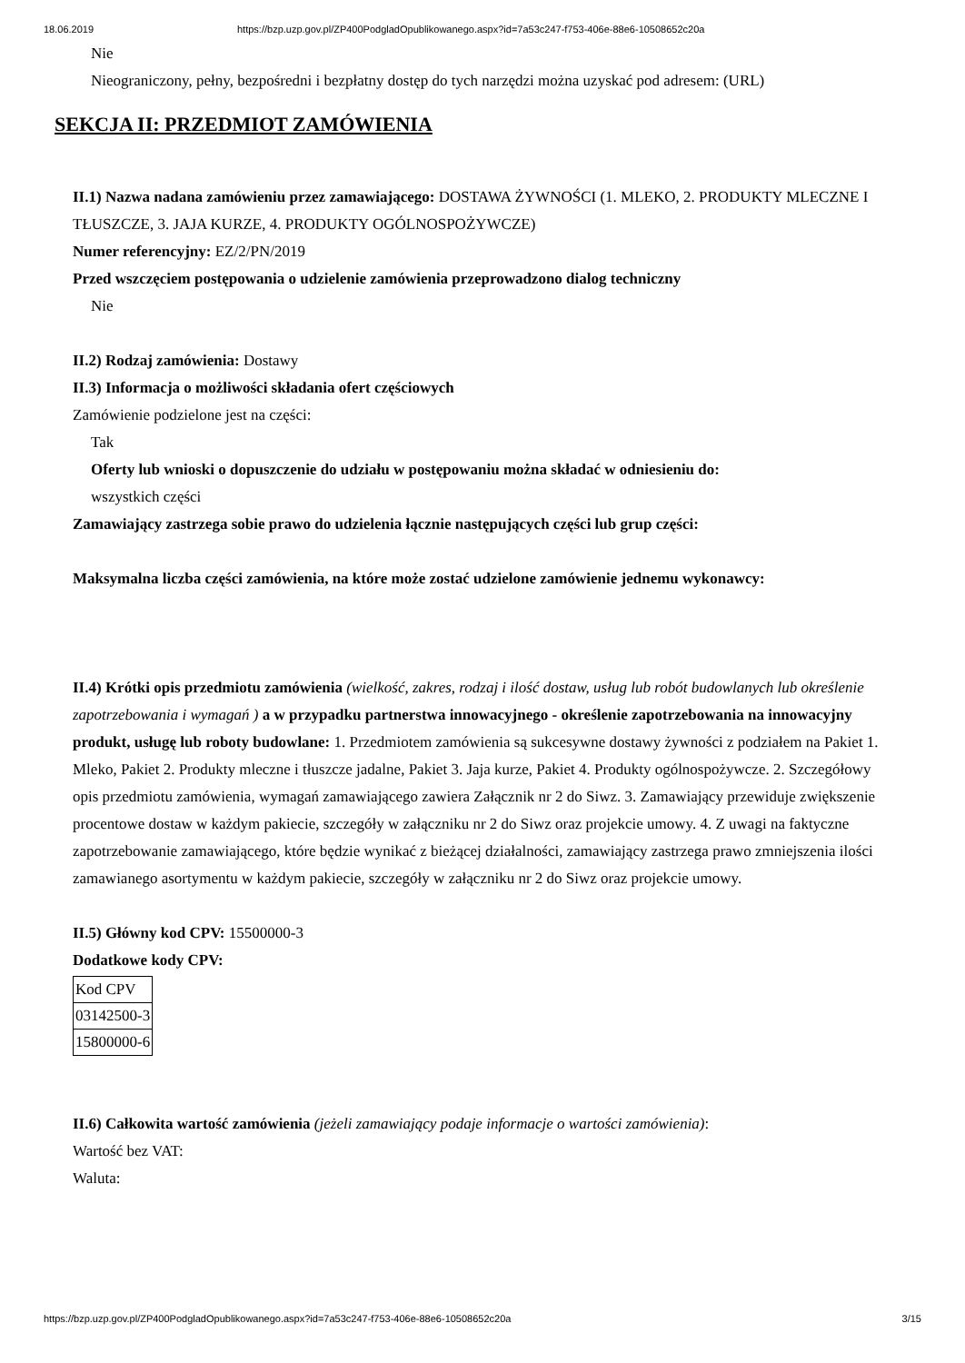18.06.2019 https://bzp.uzp.gov.pl/ZP400PodgladOpublikowanego.aspx?id=7a53c247-f753-406e-88e6-10508652c20a
Nie
Nieograniczony, pełny, bezpośredni i bezpłatny dostęp do tych narzędzi można uzyskać pod adresem: (URL)
SEKCJA II: PRZEDMIOT ZAMÓWIENIA
II.1) Nazwa nadana zamówieniu przez zamawiającego: DOSTAWA ŻYWNOŚCI (1. MLEKO, 2. PRODUKTY MLECZNE I TŁUSZCZE, 3. JAJA KURZE, 4. PRODUKTY OGÓLNOSPOŻYWCZE)
Numer referencyjny: EZ/2/PN/2019
Przed wszczęciem postępowania o udzielenie zamówienia przeprowadzono dialog techniczny
Nie
II.2) Rodzaj zamówienia: Dostawy
II.3) Informacja o możliwości składania ofert częściowych
Zamówienie podzielone jest na części:
Tak
Oferty lub wnioski o dopuszczenie do udziału w postępowaniu można składać w odniesieniu do:
wszystkich części
Zamawiający zastrzega sobie prawo do udzielenia łącznie następujących części lub grup części:
Maksymalna liczba części zamówienia, na które może zostać udzielone zamówienie jednemu wykonawcy:
II.4) Krótki opis przedmiotu zamówienia (wielkość, zakres, rodzaj i ilość dostaw, usług lub robót budowlanych lub określenie zapotrzebowania i wymagań ) a w przypadku partnerstwa innowacyjnego - określenie zapotrzebowania na innowacyjny produkt, usługę lub roboty budowlane: 1. Przedmiotem zamówienia są sukcesywne dostawy żywności z podziałem na Pakiet 1. Mleko, Pakiet 2. Produkty mleczne i tłuszcze jadalne, Pakiet 3. Jaja kurze, Pakiet 4. Produkty ogólnospożywcze. 2. Szczegółowy opis przedmiotu zamówienia, wymagań zamawiającego zawiera Załącznik nr 2 do Siwz. 3. Zamawiający przewiduje zwiększenie procentowe dostaw w każdym pakiecie, szczegóły w załączniku nr 2 do Siwz oraz projekcie umowy. 4. Z uwagi na faktyczne zapotrzebowanie zamawiającego, które będzie wynikać z bieżącej działalności, zamawiający zastrzega prawo zmniejszenia ilości zamawianego asortymentu w każdym pakiecie, szczegóły w załączniku nr 2 do Siwz oraz projekcie umowy.
II.5) Główny kod CPV: 15500000-3
Dodatkowe kody CPV:
| Kod CPV |
| 03142500-3 |
| 15800000-6 |
II.6) Całkowita wartość zamówienia (jeżeli zamawiający podaje informacje o wartości zamówienia):
Wartość bez VAT:
Waluta:
https://bzp.uzp.gov.pl/ZP400PodgladOpublikowanego.aspx?id=7a53c247-f753-406e-88e6-10508652c20a 3/15